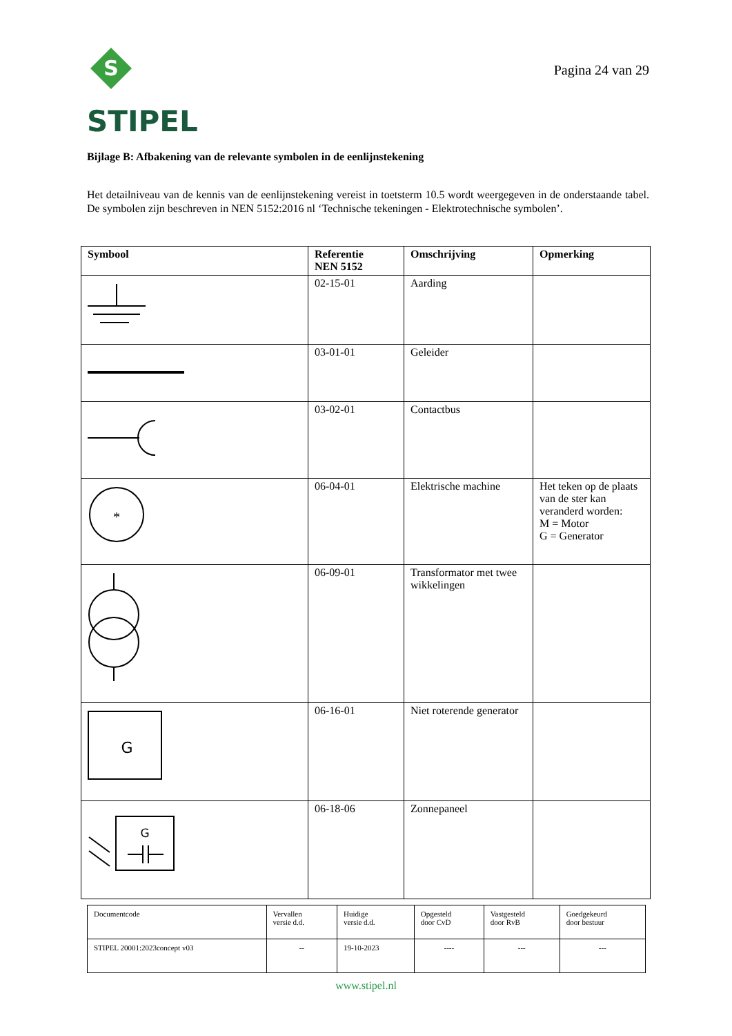S
STIPEL
Pagina 24 van 29
Bijlage B: Afbakening van de relevante symbolen in de eenlijnstekening
Het detailniveau van de kennis van de eenlijnstekening vereist in toetsterm 10.5 wordt weergegeven in de onderstaande tabel. De symbolen zijn beschreven in NEN 5152:2016 nl ‘Technische tekeningen - Elektrotechnische symbolen’.
| Symbool | Referentie NEN 5152 | Omschrijving | Opmerking |
| --- | --- | --- | --- |
| | 02-15-01 | Aarding | |
| | 03-01-01 | Geleider | |
| | 03-02-01 | Contactbus | |
| * | 06-04-01 | Elektrische machine | Het teken op de plaats van de ster kan veranderd worden: M = Motor G = Generator |
| | 06-09-01 | Transformator met twee wikkelingen | |
| G | 06-16-01 | Niet roterende generator | |
| G | 06-18-06 | Zonnepaneel | |
| Documentcode | Vervallen versie d.d. | Huidige versie d.d. | Opgesteld door CvD | Vastgesteld door RvB | Goedgekeurd door bestuur |
| STIPEL 20001:2023concept v03 | -- | 19-10-2023 | ---- | --- | --- |
www.stipel.nl